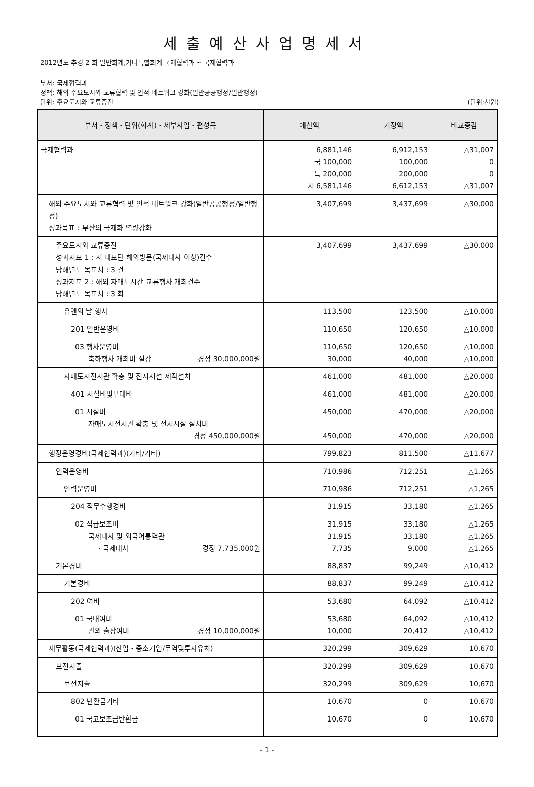세출예산사업명세서
2012년도 추경 2 회 일반회계,기타특별회계 국제협력과 ~ 국제협력과
부서: 국제협력과
정책: 해외 주요도시와 교류협력 및 인적 네트워크 강화(일반공공행정/일반행정)
단위: 주요도시와 교류증진 (단위:천원)
| 부서・정책・단위(회계)・세부사업・편성목 | 예산액 | 기정액 | 비교증감 |
| --- | --- | --- | --- |
| 국제협력과 | 6,881,146 국 100,000 특 200,000 시 6,581,146 | 6,912,153 100,000 200,000 6,612,153 | △31,007 0 0 △31,007 |
| 해외 주요도시와 교류협력 및 인적 네트워크 강화(일반공공행정/일반행정) 성과목표 : 부산의 국제화 역량강화 | 3,407,699 | 3,437,699 | △30,000 |
| 주요도시와 교류증진 성과지표 1 : 시 대표단 해외방문(국제대사 이상)건수 당해년도 목표치 : 3 건 성과지표 2 : 해외 자매도시간 교류행사 개최건수 당해년도 목표치 : 3 회 | 3,407,699 | 3,437,699 | △30,000 |
| 유엔의 날 행사 | 113,500 | 123,500 | △10,000 |
| 201 일반운영비 | 110,650 | 120,650 | △10,000 |
| 03 행사운영비 축하행사 개최비 절감 경정 30,000,000원 | 110,650 30,000 | 120,650 40,000 | △10,000 △10,000 |
| 자매도시전시관 확충 및 전시시설 제작설치 | 461,000 | 481,000 | △20,000 |
| 401 시설비및부대비 | 461,000 | 481,000 | △20,000 |
| 01 시설비 자매도시전시관 확충 및 전시시설 설치비 경정 450,000,000원 | 450,000 450,000 | 470,000 470,000 | △20,000 △20,000 |
| 행정운영경비(국제협력과)(기타/기타) | 799,823 | 811,500 | △11,677 |
| 인력운영비 | 710,986 | 712,251 | △1,265 |
| 인력운영비 | 710,986 | 712,251 | △1,265 |
| 204 직무수행경비 | 31,915 | 33,180 | △1,265 |
| 02 직급보조비 국제대사 및 외국어통역관 · 국제대사 경정 7,735,000원 | 31,915 31,915 7,735 | 33,180 33,180 9,000 | △1,265 △1,265 △1,265 |
| 기본경비 | 88,837 | 99,249 | △10,412 |
| 기본경비 | 88,837 | 99,249 | △10,412 |
| 202 여비 | 53,680 | 64,092 | △10,412 |
| 01 국내여비 관외 출장여비 경정 10,000,000원 | 53,680 10,000 | 64,092 20,412 | △10,412 △10,412 |
| 재무활동(국제협력과)(산업・중소기업/무역및투자유치) | 320,299 | 309,629 | 10,670 |
| 보전지출 | 320,299 | 309,629 | 10,670 |
| 보전지출 | 320,299 | 309,629 | 10,670 |
| 802 반환금기타 | 10,670 | 0 | 10,670 |
| 01 국고보조금반환금 | 10,670 | 0 | 10,670 |
- 1 -